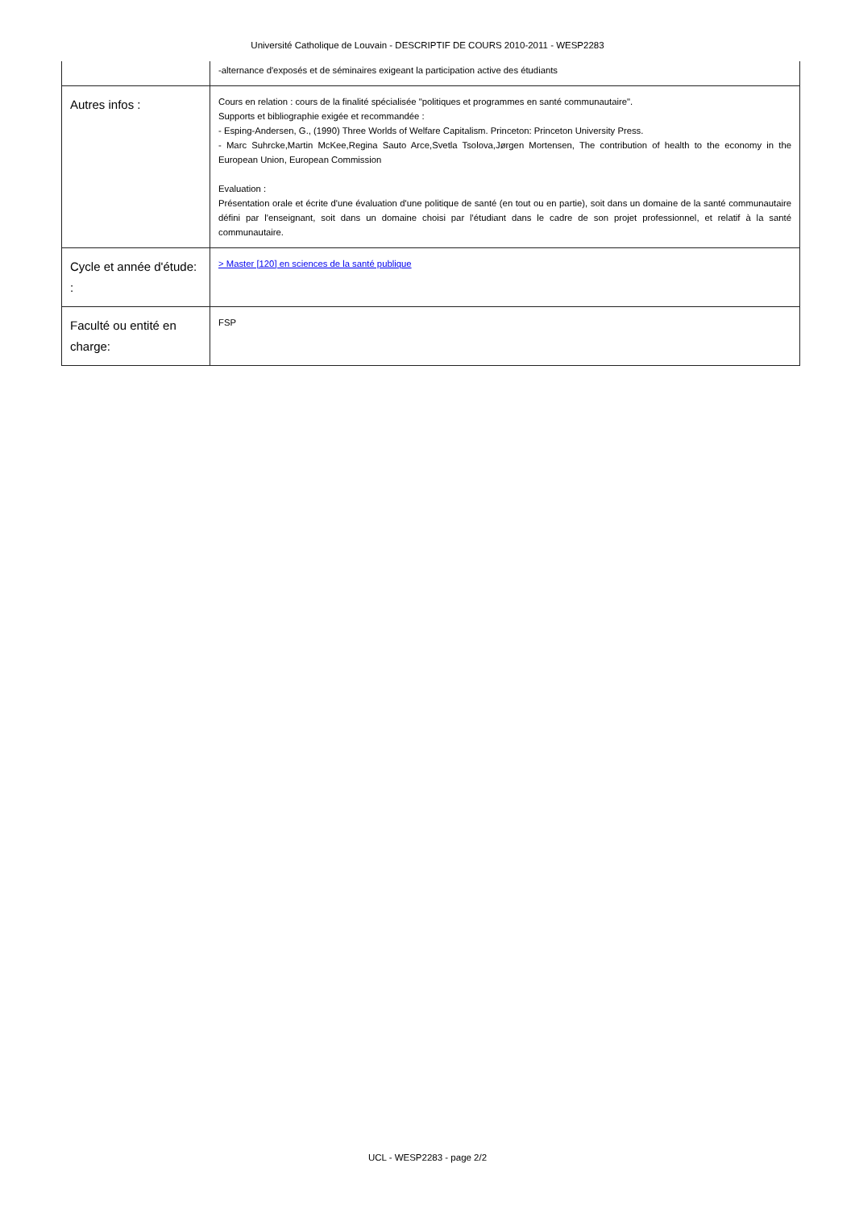Université Catholique de Louvain - DESCRIPTIF DE COURS 2010-2011 - WESP2283
| | -alternance d'exposés et de séminaires exigeant la participation active des étudiants |
| Autres infos : | Cours en relation : cours de la finalité spécialisée "politiques et programmes en santé communautaire". Supports et bibliographie exigée et recommandée : - Esping-Andersen, G., (1990) Three Worlds of Welfare Capitalism. Princeton: Princeton University Press. - Marc Suhrcke,Martin McKee,Regina Sauto Arce,Svetla Tsolova,Jørgen Mortensen, The contribution of health to the economy in the European Union, European Commission Evaluation : Présentation orale et écrite d'une évaluation d'une politique de santé (en tout ou en partie), soit dans un domaine de la santé communautaire défini par l'enseignant, soit dans un domaine choisi par l'étudiant dans le cadre de son projet professionnel, et relatif à la santé communautaire. |
| Cycle et année d'étude: : | > Master [120] en sciences de la santé publique |
| Faculté ou entité en charge: | FSP |
UCL - WESP2283 - page 2/2